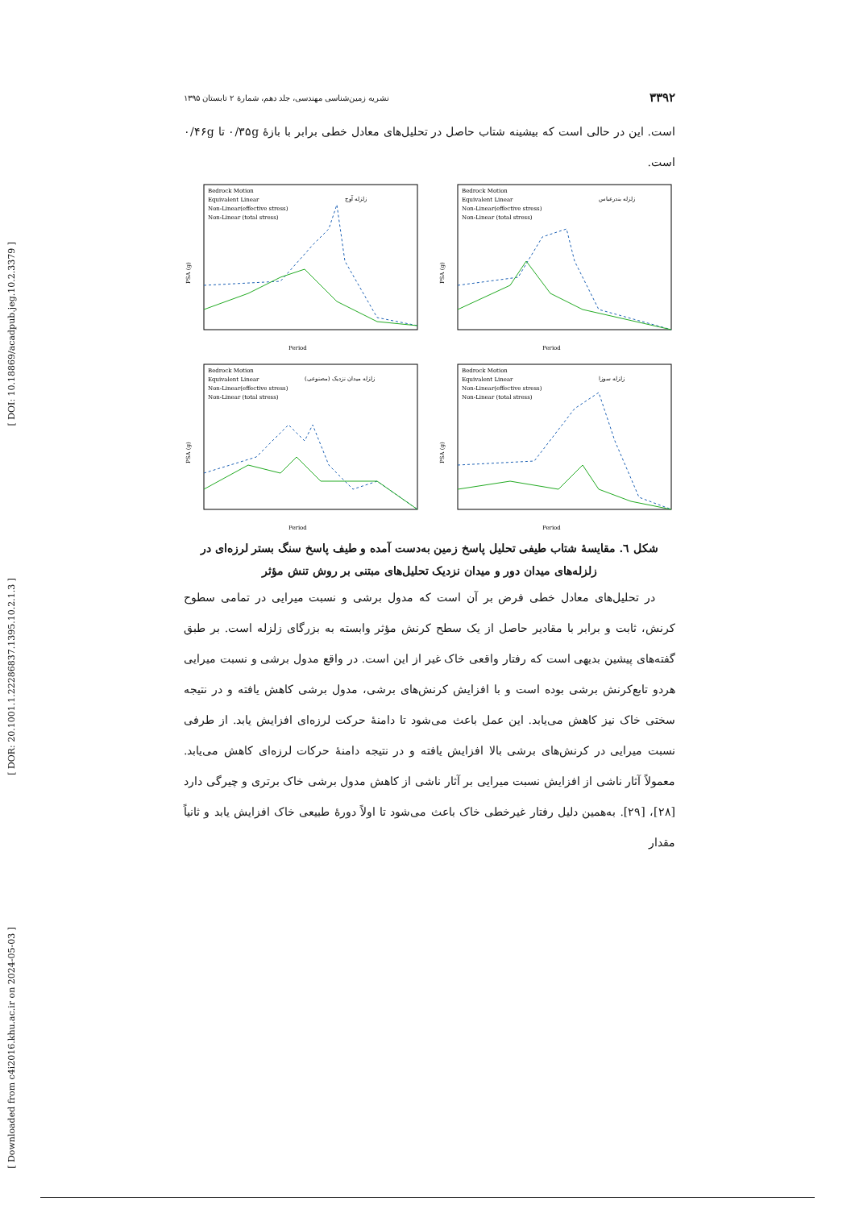[ DOI: 10.18869/acadpub.jeg.10.2.3379 ]
[ DOR: 20.1001.1.22286837.1395.10.2.1.3 ]
[ Downloaded from c4i2016.khu.ac.ir on 2024-05-03 ]
۳۳۹۲ نشریه زمین‌شناسی مهندسی، جلد دهم، شمارهٔ ۲ تابستان ۱۳۹۵
است. این در حالی است که بیشینه شتاب حاصل در تحلیل‌های معادل خطی برابر با بازهٔ ۰/۳۵g تا ۰/۴۶g است.
زلزله آوج
Bedrock Motion
Equivalent Linear
Non-Linear(effective stress)
Non-Linear (total stress)
Period
PSA (g)
زلزله بندرعباس
Bedrock Motion
Equivalent Linear
Non-Linear(effective stress)
Non-Linear (total stress)
Period
PSA (g)
زلزله میدان نزدیک (مصنوعی)
Bedrock Motion
Equivalent Linear
Non-Linear(effective stress)
Non-Linear (total stress)
Period
PSA (g)
زلزله سوزا
Bedrock Motion
Equivalent Linear
Non-Linear(effective stress)
Non-Linear (total stress)
Period
PSA (g)
شکل ٦. مقایسهٔ شتاب طیفی تحلیل پاسخ زمین به‌دست آمده و طیف پاسخ سنگ بستر لرزه‌ای در زلزله‌های میدان دور و میدان نزدیک تحلیل‌های مبتنی بر روش تنش مؤثر
در تحلیل‌های معادل خطی فرض بر آن است که مدول برشی و نسبت میرایی در تمامی سطوح کرنش، ثابت و برابر با مقادیر حاصل از یک سطح کرنش مؤثر وابسته به بزرگای زلزله است. بر طبق گفته‌های پیشین بدیهی است که رفتار واقعی خاک غیر از این است. در واقع مدول برشی و نسبت میرایی هردو تابع‌کرنش برشی بوده است و با افزایش کرنش‌های برشی، مدول برشی کاهش یافته و در نتیجه سختی خاک نیز کاهش می‌یابد. این عمل باعث می‌شود تا دامنهٔ حرکت لرزه‌ای افزایش یابد. از طرفی نسبت میرایی در کرنش‌های برشی بالا افزایش یافته و در نتیجه دامنهٔ حرکات لرزه‌ای کاهش می‌یابد. معمولاً آثار ناشی از افزایش نسبت میرایی بر آثار ناشی از کاهش مدول برشی خاک برتری و چیرگی دارد [۲۸]، [۲۹]. به‌همین دلیل رفتار غیرخطی خاک باعث می‌شود تا اولاً دورهٔ طبیعی خاک افزایش یابد و ثانیاً مقدار